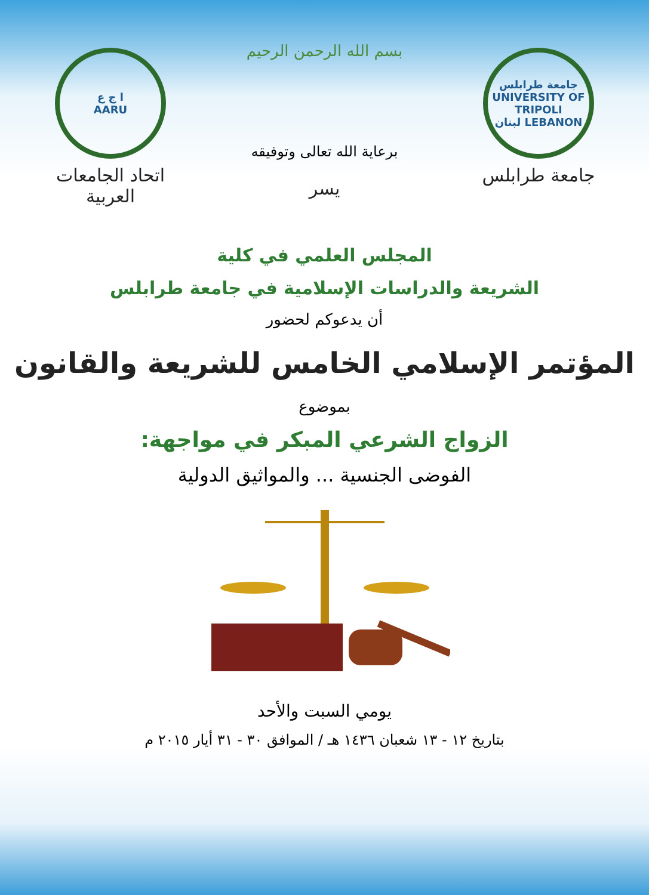جامعة طرابلس
UNIVERSITY OF TRIPOLI
LEBANON لبنان
جامعة طرابلس
بسم الله الرحمن الرحيم
برعاية الله تعالى وتوفيقه
يسر
ا ج ع
AARU
اتحاد الجامعات العربية
المجلس العلمي في كلية
الشريعة والدراسات الإسلامية في جامعة طرابلس
أن يدعوكم لحضور
المؤتمر الإسلامي الخامس للشريعة والقانون
بموضوع
الزواج الشرعي المبكر في مواجهة:
الفوضى الجنسية ... والمواثيق الدولية
يومي السبت والأحد
بتاريخ ١٢ - ١٣ شعبان ١٤٣٦ هـ / الموافق ٣٠ - ٣١ أيار ٢٠١٥ م